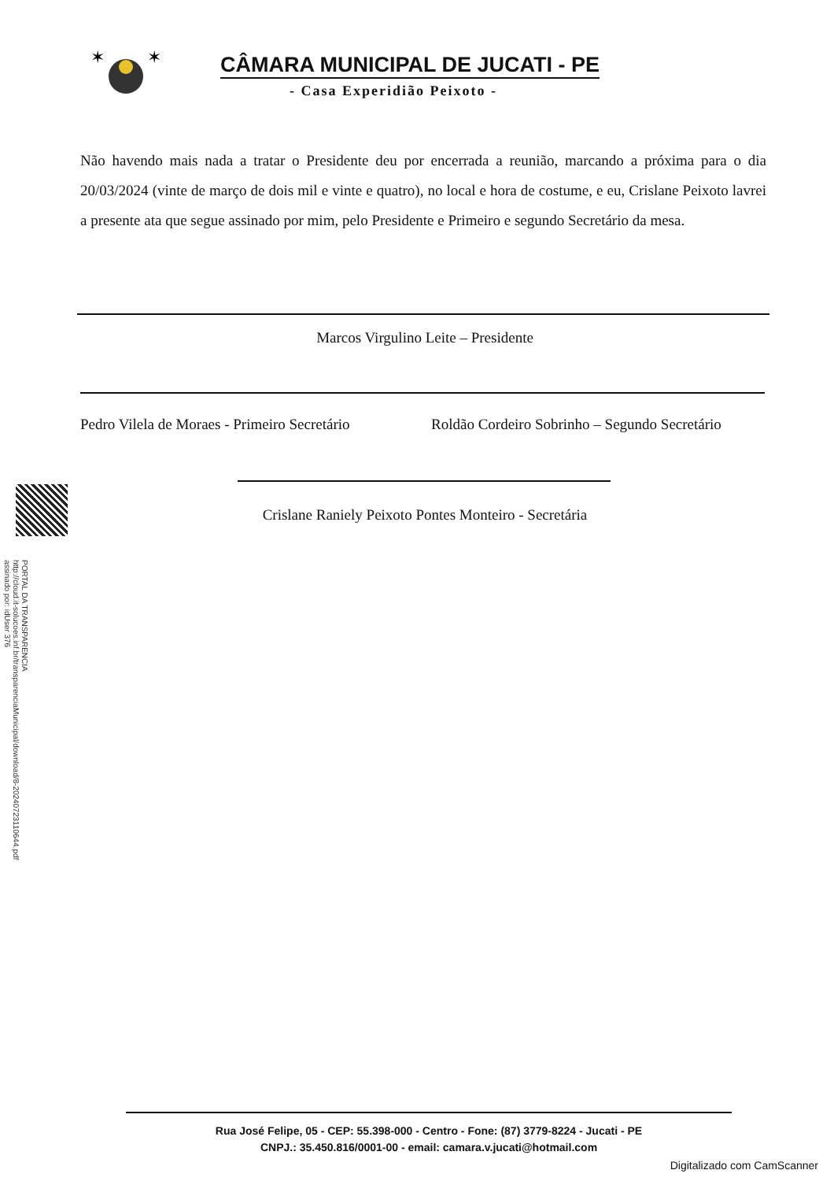PORTAL DA TRANSPARENCIA
http://cloud.it-solucoes.inf.br/transparenciaMunicipal/download/8-20240723110644.pdf
assinado por: idUser 376
✶
✶
CÂMARA MUNICIPAL DE JUCATI - PE
- Casa Experidião Peixoto -
Não havendo mais nada a tratar o Presidente deu por encerrada a reunião, marcando a próxima para o dia 20/03/2024 (vinte de março de dois mil e vinte e quatro), no local e hora de costume, e eu, Crislane Peixoto lavrei a presente ata que segue assinado por mim, pelo Presidente e Primeiro e segundo Secretário da mesa.
Marcos Virgulino Leite – Presidente
Pedro Vilela de Moraes - Primeiro Secretário
Roldão Cordeiro Sobrinho – Segundo Secretário
Crislane Raniely Peixoto Pontes Monteiro - Secretária
Rua José Felipe, 05 - CEP: 55.398-000 - Centro - Fone: (87) 3779-8224 - Jucati - PE
CNPJ.: 35.450.816/0001-00 - email: camara.v.jucati@hotmail.com
Digitalizado com CamScanner